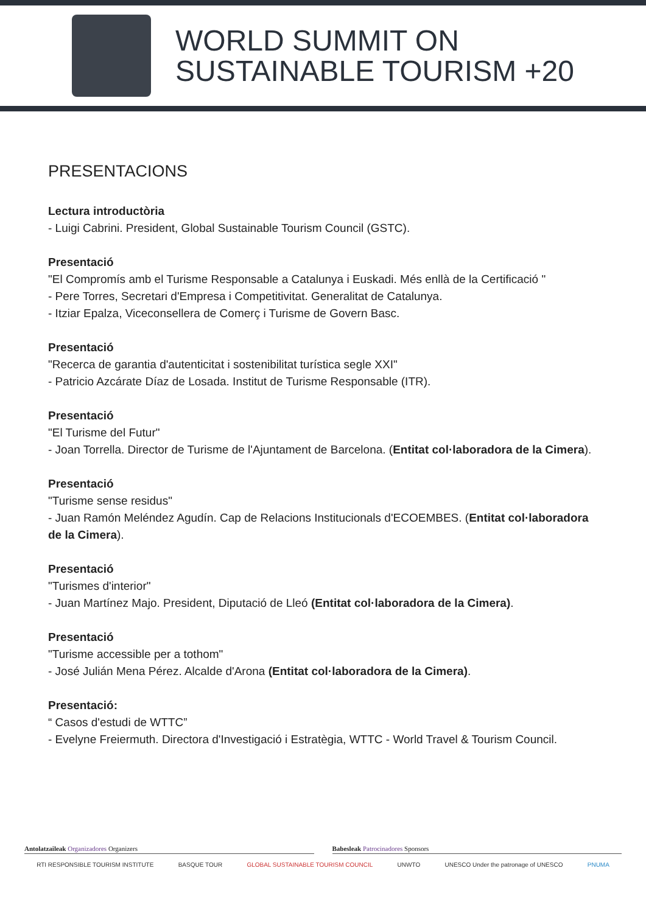WORLD SUMMIT ON
SUSTAINABLE TOURISM +20
PRESENTACIONS
Lectura introductòria
- Luigi Cabrini. President, Global Sustainable Tourism Council (GSTC).
Presentació
"El Compromís amb el Turisme Responsable a Catalunya i Euskadi. Més enllà de la Certificació "
- Pere Torres, Secretari d'Empresa i Competitivitat. Generalitat de Catalunya.
- Itziar Epalza, Viceconsellera de Comerç i Turisme de Govern Basc.
Presentació
"Recerca de garantia d'autenticitat i sostenibilitat turística segle XXI"
- Patricio Azcárate Díaz de Losada. Institut de Turisme Responsable (ITR).
Presentació
"El Turisme del Futur"
- Joan Torrella. Director de Turisme de l'Ajuntament de Barcelona. (Entitat col·laboradora de la Cimera).
Presentació
"Turisme sense residus"
- Juan Ramón Meléndez Agudín. Cap de Relacions Institucionals d'ECOEMBES. (Entitat col·laboradora de la Cimera).
Presentació
"Turismes d'interior"
- Juan Martínez Majo. President, Diputació de Lleó (Entitat col·laboradora de la Cimera).
Presentació
"Turisme accessible per a tothom"
- José Julián Mena Pérez. Alcalde d'Arona (Entitat col·laboradora de la Cimera).
Presentació:
“ Casos d'estudi de WTTC”
- Evelyne Freiermuth. Directora d'Investigació i Estratègia, WTTC - World Travel & Tourism Council.
Antolatzaileak Organizadores Organizers
Babesleak Patrocinadores Sponsors
RTI RESPONSIBLE TOURISM INSTITUTE BASQUE TOUR GLOBAL SUSTAINABLE TOURISM COUNCIL UNWTO UNESCO Under the patronage of UNESCO PNUMA